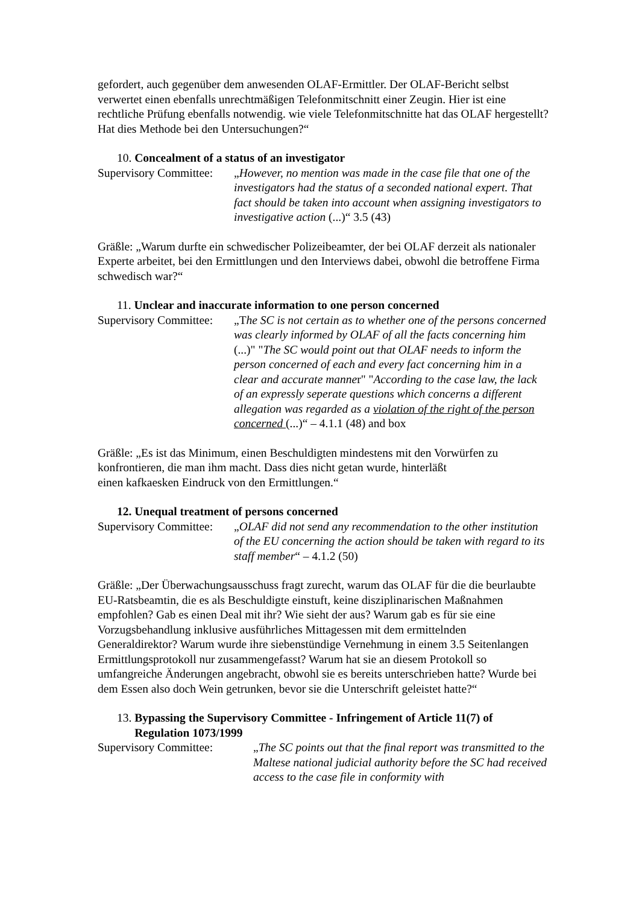gefordert, auch gegenüber dem anwesenden OLAF-Ermittler. Der OLAF-Bericht selbst verwertet einen ebenfalls unrechtmäßigen Telefonmitschnitt einer Zeugin. Hier ist eine rechtliche Prüfung ebenfalls notwendig. wie viele Telefonmitschnitte hat das OLAF hergestellt? Hat dies Methode bei den Untersuchungen?“
10. Concealment of a status of an investigator
Supervisory Committee:
„However, no mention was made in the case file that one of the investigators had the status of a seconded national expert. That fact should be taken into account when assigning investigators to investigative action (...)“ 3.5 (43)
Gräßle: „Warum durfte ein schwedischer Polizeibeamter, der bei OLAF derzeit als nationaler Experte arbeitet, bei den Ermittlungen und den Interviews dabei, obwohl die betroffene Firma schwedisch war?“
11. Unclear and inaccurate information to one person concerned
Supervisory Committee:
„The SC is not certain as to whether one of the persons concerned was clearly informed by OLAF of all the facts concerning him (...)" "The SC would point out that OLAF needs to inform the person concerned of each and every fact concerning him in a clear and accurate manner" "According to the case law, the lack of an expressly seperate questions which concerns a different allegation was regarded as a violation of the right of the person concerned (...)“ – 4.1.1 (48) and box
Gräßle: „Es ist das Minimum, einen Beschuldigten mindestens mit den Vorwürfen zu konfrontieren, die man ihm macht. Dass dies nicht getan wurde, hinterläßt
einen kafkaesken Eindruck von den Ermittlungen.“
12. Unequal treatment of persons concerned
Supervisory Committee:
„OLAF did not send any recommendation to the other institution of the EU concerning the action should be taken with regard to its staff member“ – 4.1.2 (50)
Gräßle: „Der Überwachungsausschuss fragt zurecht, warum das OLAF für die die beurlaubte EU-Ratsbeamtin, die es als Beschuldigte einstuft, keine disziplinarischen Maßnahmen empfohlen? Gab es einen Deal mit ihr? Wie sieht der aus? Warum gab es für sie eine Vorzugsbehandlung inklusive ausführliches Mittagessen mit dem ermittelnden Generaldirektor? Warum wurde ihre siebenstündige Vernehmung in einem 3.5 Seitenlangen Ermittlungsprotokoll nur zusammengefasst? Warum hat sie an diesem Protokoll so umfangreiche Änderungen angebracht, obwohl sie es bereits unterschrieben hatte? Wurde bei dem Essen also doch Wein getrunken, bevor sie die Unterschrift geleistet hatte?“
13. Bypassing the Supervisory Committee - Infringement of Article 11(7) of Regulation 1073/1999
Supervisory Committee: „The SC points out that the final report was transmitted to the Maltese national judicial authority before the SC had received access to the case file in conformity with